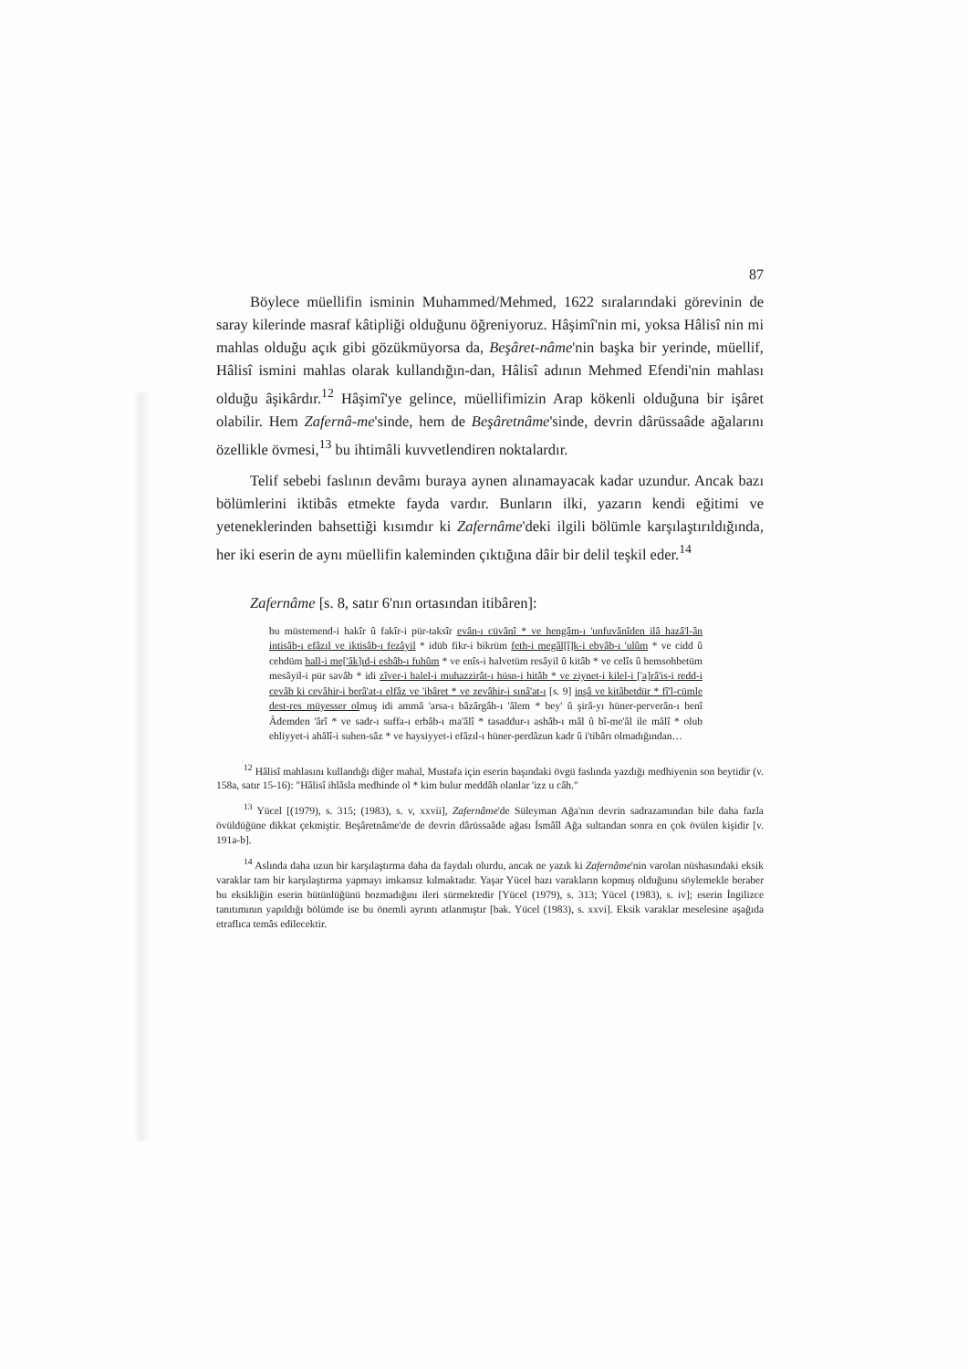87
Böylece müellifin isminin Muhammed/Mehmed, 1622 sıralarındaki görevinin de saray kilerinde masraf kâtipliği olduğunu öğreniyoruz. Hâşimî'nin mi, yoksa Hâlisî nin mi mahlas olduğu açık gibi gözükmüyorsa da, Beşâret-nâme'nin başka bir yerinde, müellif, Hâlisî ismini mahlas olarak kullandığın-dan, Hâlisî adının Mehmed Efendi'nin mahlası olduğu âşikârdır.<sup>12</sup> Hâşimî'ye gelince, müellifimizin Arap kökenli olduğuna bir işâret olabilir. Hem Zafernâ-me'sinde, hem de Beşâretnâme'sinde, devrin dârüssaâde ağalarını özellikle övmesi,<sup>13</sup> bu ihtimâli kuvvetlendiren noktalardır.
Telif sebebi faslının devâmı buraya aynen alınamayacak kadar uzundur. Ancak bazı bölümlerini iktibâs etmekte fayda vardır. Bunların ilki, yazarın kendi eğitimi ve yeteneklerinden bahsettiği kısımdır ki Zafernâme'deki ilgili bölümle karşılaştırıldığında, her iki eserin de aynı müellifin kaleminden çıktığına dâir bir delil teşkil eder.<sup>14</sup>
Zafernâme [s. 8, satır 6'nın ortasından itibâren]:
bu müstemend-i hakîr û fakîr-i pür-taksîr evân-ı cüvânî * ve hengâm-ı 'unfuvânîden ilâ hazâ'l-ân intisâb-ı efâzıl ve iktisâb-ı fezâyil * idüb fikr-i bikrüm feth-i megâl[î]k-i ebvâb-ı 'ulûm * ve cidd û cehdüm hall-i me['âk]ıd-i esbâb-ı fuhûm * ve enîs-i halvetüm resâyil û kitâb * ve celîs û hemsohbetüm mesâyil-i pür savâb * idi zîver-i halel-i muhazzirât-ı hüsn-i hitâb * ve ziynet-i kilel-i ['a]râ'is-i redd-i cevâb ki cevâhir-i berâ'at-ı elfâz ve 'ibâret * ve zevâhir-i sınâ'at-ı [s. 9] inşâ ve kitâbetdür * fî'l-cümle dest-res müyesser olmuş idi ammâ 'arsa-ı bâzârgâh-ı 'âlem * bey' û şirâ-yı hüner-perverân-ı benî Âdemden 'ârî * ve sadr-ı suffa-ı erbâb-ı ma'âlî * tasaddur-ı ashâb-ı mâl û bî-me'âl ile mâlî * olub ehliyyet-i ahâlî-i suhen-sâz * ve haysiyyet-i efâzıl-ı hüner-perdâzun kadr û i'tibârı olmadığından…
<sup>12</sup> Hâlisî mahlasını kullandığı diğer mahal, Mustafa için eserin başındaki övgü faslında yazdığı medhiyenin son beytidir (v. 158a, satır 15-16): "Hâlisî ihlâsla medhinde ol * kim bulur meddâh olanlar 'izz u câh."
<sup>13</sup> Yücel [(1979), s. 315; (1983), s. v, xxvii], Zafernâme'de Süleyman Ağa'nın devrin sadrazamından bile daha fazla övüldüğüne dikkat çekmiştir. Beşâretnâme'de de devrin dârüssaâde ağası İsmâîl Ağa sultandan sonra en çok övülen kişidir [v. 191a-b].
<sup>14</sup> Aslında daha uzun bir karşılaştırma daha da faydalı olurdu, ancak ne yazık ki Zafernâme'nin varolan nüshasındaki eksik varaklar tam bir karşılaştırma yapmayı imkansız kılmaktadır. Yaşar Yücel bazı varakların kopmuş olduğunu söylemekle beraber bu eksikliğin eserin bütünlüğünü bozmadığını ileri sürmektedir [Yücel (1979), s. 313; Yücel (1983), s. iv]; eserin İngilizce tanıtımının yapıldığı bölümde ise bu önemli ayrıntı atlanmıştır [bak. Yücel (1983), s. xxvi]. Eksik varaklar meselesine aşağıda etraflıca temâs edilecektir.